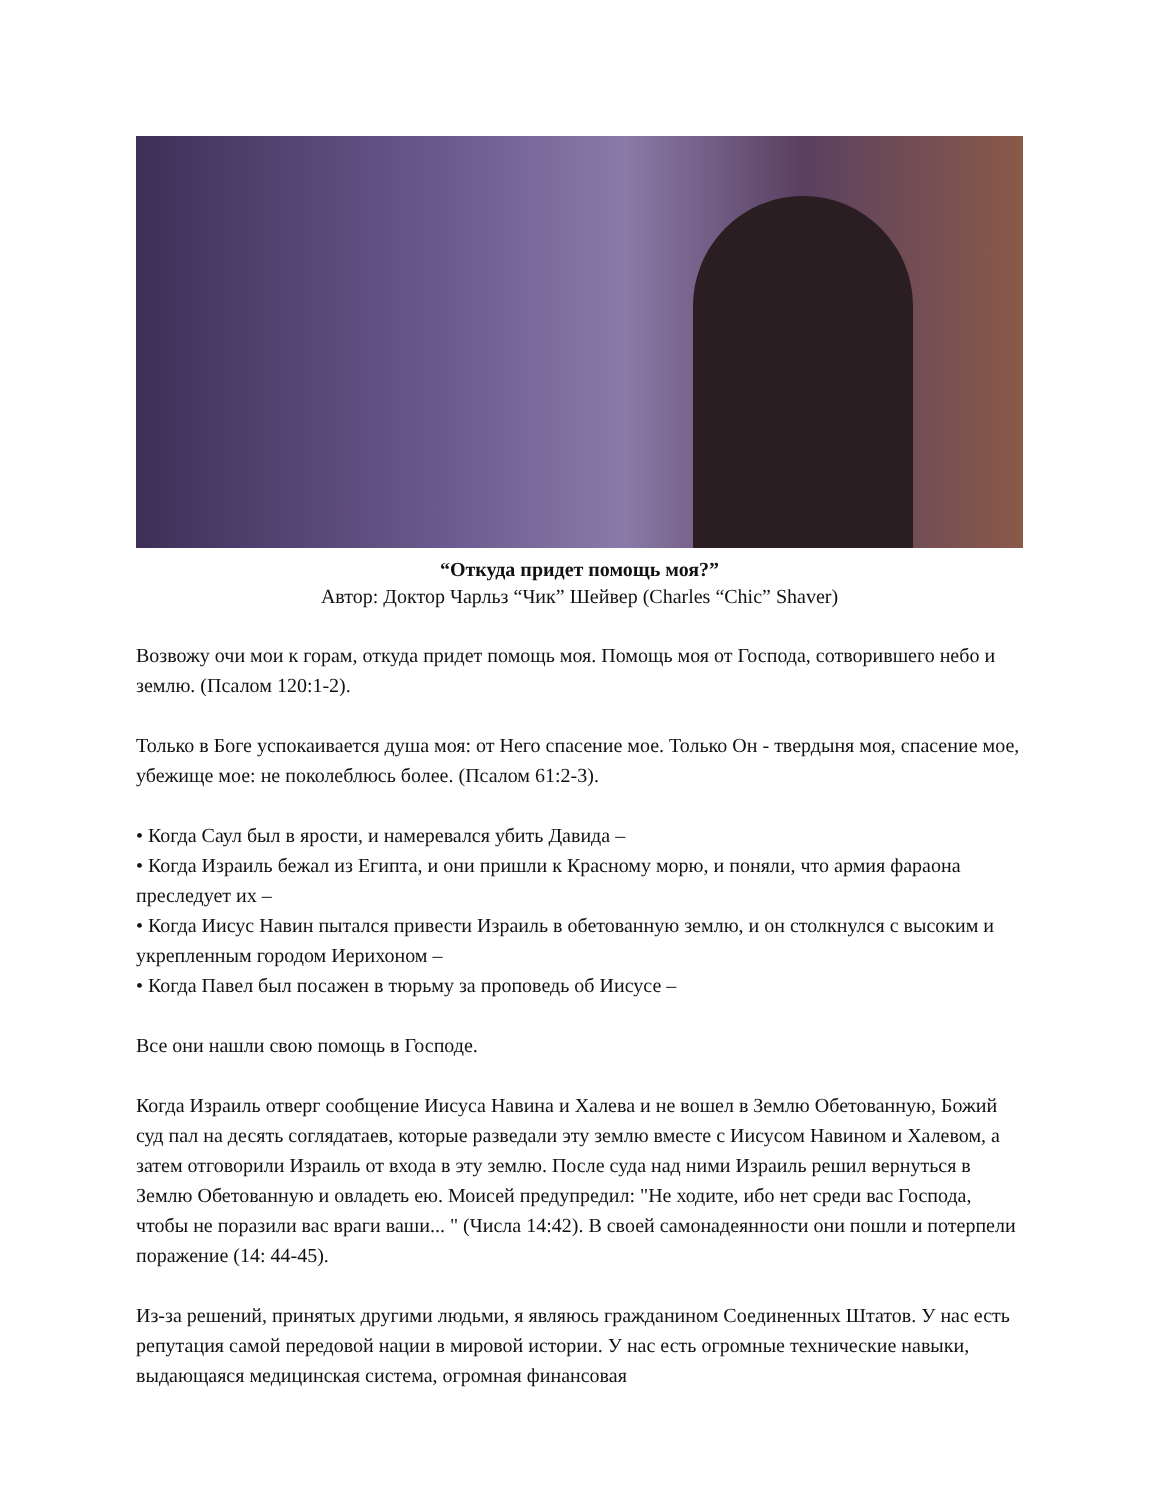“Откуда придет помощь моя?”
Автор: Доктор Чарльз “Чик” Шейвер (Charles “Chic” Shaver)
Возвожу очи мои к горам, откуда придет помощь моя. Помощь моя от Господа, сотворившего небо и землю. (Псалом 120:1-2).
Только в Боге успокаивается душа моя: от Него спасение мое. Только Он - твердыня моя, спасение мое, убежище мое: не поколеблюсь более. (Псалом 61:2-3).
• Когда Саул был в ярости, и намеревался убить Давида –
• Когда Израиль бежал из Египта, и они пришли к Красному морю, и поняли, что армия фараона преследует их –
• Когда Иисус Навин пытался привести Израиль в обетованную землю, и он столкнулся с высоким и укрепленным городом Иерихоном –
• Когда Павел был посажен в тюрьму за проповедь об Иисусе –
Все они нашли свою помощь в Господе.
Когда Израиль отверг сообщение Иисуса Навина и Халева и не вошел в Землю Обетованную, Божий суд пал на десять соглядатаев, которые разведали эту землю вместе с Иисусом Навином и Халевом, а затем отговорили Израиль от входа в эту землю. После суда над ними Израиль решил вернуться в Землю Обетованную и овладеть ею. Моисей предупредил: "Не ходите, ибо нет среди вас Господа, чтобы не поразили вас враги ваши... " (Числа 14:42). В своей самонадеянности они пошли и потерпели поражение (14: 44-45).
Из-за решений, принятых другими людьми, я являюсь гражданином Соединенных Штатов. У нас есть репутация самой передовой нации в мировой истории. У нас есть огромные технические навыки, выдающаяся медицинская система, огромная финансовая